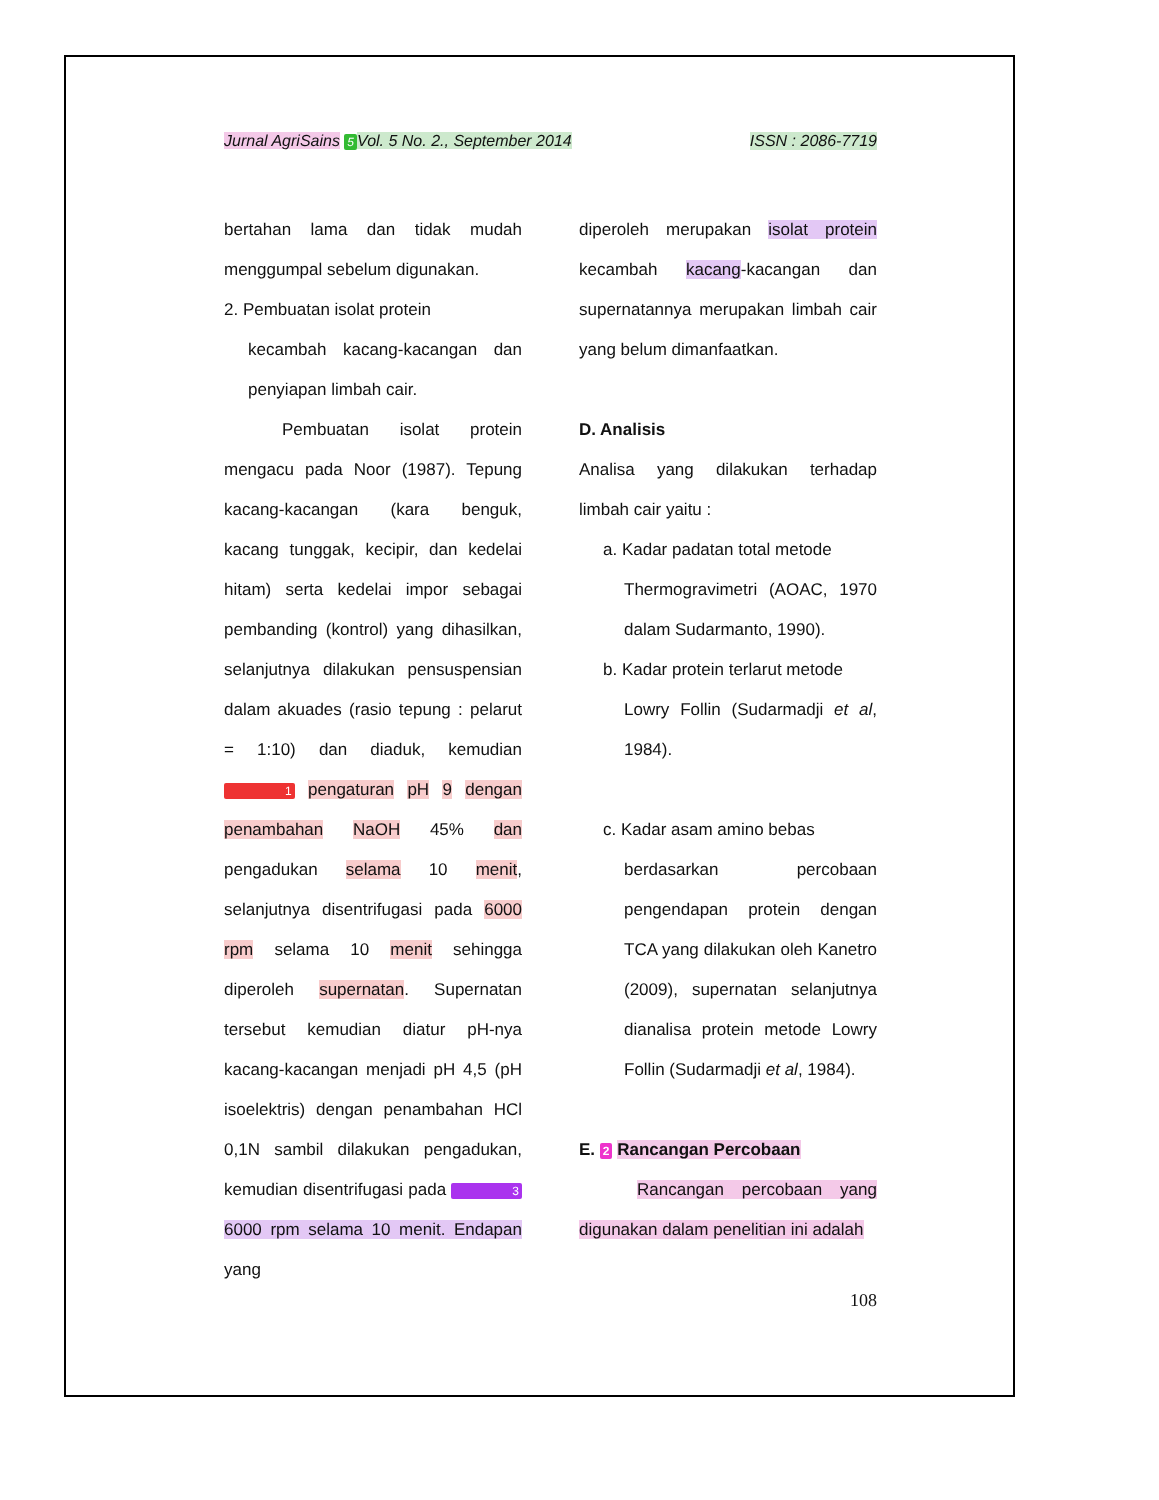Jurnal AgriSains 5 Vol. 5 No. 2., September 2014 ISSN : 2086-7719
bertahan lama dan tidak mudah menggumpal sebelum digunakan.
2. Pembuatan isolat protein
kecambah kacang-kacangan dan penyiapan limbah cair.
Pembuatan isolat protein mengacu pada Noor (1987). Tepung kacang-kacangan (kara benguk, kacang tunggak, kecipir, dan kedelai hitam) serta kedelai impor sebagai pembanding (kontrol) yang dihasilkan, selanjutnya dilakukan pensuspensian dalam akuades (rasio tepung : pelarut = 1:10) dan diaduk, kemudian 1 pengaturan pH 9 dengan penambahan NaOH 45% dan pengadukan selama 10 menit, selanjutnya disentrifugasi pada 6000 rpm selama 10 menit sehingga diperoleh supernatan. Supernatan tersebut kemudian diatur pH-nya kacang-kacangan menjadi pH 4,5 (pH isoelektris) dengan penambahan HCl 0,1N sambil dilakukan pengadukan, kemudian disentrifugasi pada 3 6000 rpm selama 10 menit. Endapan yang
diperoleh merupakan isolat protein kecambah kacang-kacangan dan supernatannya merupakan limbah cair yang belum dimanfaatkan.
D. Analisis
Analisa yang dilakukan terhadap limbah cair yaitu :
a. Kadar padatan total metode
Thermogravimetri (AOAC, 1970 dalam Sudarmanto, 1990).
b. Kadar protein terlarut metode
Lowry Follin (Sudarmadji et al, 1984).
c. Kadar asam amino bebas
berdasarkan percobaan pengendapan protein dengan TCA yang dilakukan oleh Kanetro (2009), supernatan selanjutnya dianalisa protein metode Lowry Follin (Sudarmadji et al, 1984).
E. 2 Rancangan Percobaan
Rancangan percobaan yang digunakan dalam penelitian ini adalah
108